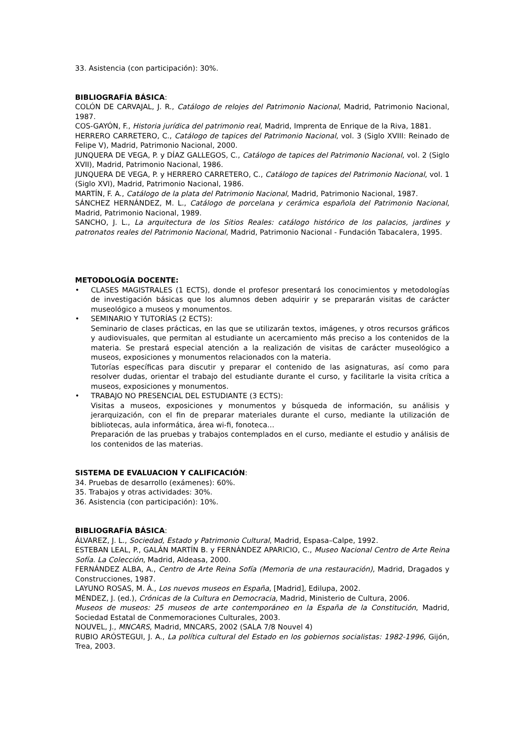33. Asistencia (con participación): 30%.
BIBLIOGRAFÍA BÁSICA:
COLÓN DE CARVAJAL, J. R., Catálogo de relojes del Patrimonio Nacional, Madrid, Patrimonio Nacional, 1987.
COS-GAYÓN, F., Historia jurídica del patrimonio real, Madrid, Imprenta de Enrique de la Riva, 1881.
HERRERO CARRETERO, C., Catálogo de tapices del Patrimonio Nacional, vol. 3 (Siglo XVIII: Reinado de Felipe V), Madrid, Patrimonio Nacional, 2000.
JUNQUERA DE VEGA, P. y DÍAZ GALLEGOS, C., Catálogo de tapices del Patrimonio Nacional, vol. 2 (Siglo XVII), Madrid, Patrimonio Nacional, 1986.
JUNQUERA DE VEGA, P. y HERRERO CARRETERO, C., Catálogo de tapices del Patrimonio Nacional, vol. 1 (Siglo XVI), Madrid, Patrimonio Nacional, 1986.
MARTÍN, F. A., Catálogo de la plata del Patrimonio Nacional, Madrid, Patrimonio Nacional, 1987.
SÁNCHEZ HERNÁNDEZ, M. L., Catálogo de porcelana y cerámica española del Patrimonio Nacional, Madrid, Patrimonio Nacional, 1989.
SANCHO, J. L., La arquitectura de los Sitios Reales: catálogo histórico de los palacios, jardines y patronatos reales del Patrimonio Nacional, Madrid, Patrimonio Nacional - Fundación Tabacalera, 1995.
METODOLOGÍA DOCENTE:
• CLASES MAGISTRALES (1 ECTS), donde el profesor presentará los conocimientos y metodologías de investigación básicas que los alumnos deben adquirir y se prepararán visitas de carácter museológico a museos y monumentos.
• SEMINARIO Y TUTORÍAS (2 ECTS):
Seminario de clases prácticas, en las que se utilizarán textos, imágenes, y otros recursos gráficos y audiovisuales, que permitan al estudiante un acercamiento más preciso a los contenidos de la materia. Se prestará especial atención a la realización de visitas de carácter museológico a museos, exposiciones y monumentos relacionados con la materia.
Tutorías específicas para discutir y preparar el contenido de las asignaturas, así como para resolver dudas, orientar el trabajo del estudiante durante el curso, y facilitarle la visita crítica a museos, exposiciones y monumentos.
• TRABAJO NO PRESENCIAL DEL ESTUDIANTE (3 ECTS):
Visitas a museos, exposiciones y monumentos y búsqueda de información, su análisis y jerarquización, con el fin de preparar materiales durante el curso, mediante la utilización de bibliotecas, aula informática, área wi-fi, fonoteca…
Preparación de las pruebas y trabajos contemplados en el curso, mediante el estudio y análisis de los contenidos de las materias.
SISTEMA DE EVALUACION Y CALIFICACIÓN:
34. Pruebas de desarrollo (exámenes): 60%.
35. Trabajos y otras actividades: 30%.
36. Asistencia (con participación): 10%.
BIBLIOGRAFÍA BÁSICA:
ÁLVAREZ, J. L., Sociedad, Estado y Patrimonio Cultural, Madrid, Espasa–Calpe, 1992.
ESTEBAN LEAL, P., GALÁN MARTÍN B. y FERNÁNDEZ APARICIO, C., Museo Nacional Centro de Arte Reina Sofía. La Colección, Madrid, Aldeasa, 2000.
FERNÁNDEZ ALBA, A., Centro de Arte Reina Sofía (Memoria de una restauración), Madrid, Dragados y Construcciones, 1987.
LAYUNO ROSAS, M. Á., Los nuevos museos en España, [Madrid], Edilupa, 2002.
MÉNDEZ, J. (ed.), Crónicas de la Cultura en Democracia, Madrid, Ministerio de Cultura, 2006.
Museos de museos: 25 museos de arte contemporáneo en la España de la Constitución, Madrid, Sociedad Estatal de Conmemoraciones Culturales, 2003.
NOUVEL, J., MNCARS, Madrid, MNCARS, 2002 (SALA 7/8 Nouvel 4)
RUBIO ARÓSTEGUI, J. A., La política cultural del Estado en los gobiernos socialistas: 1982-1996, Gijón, Trea, 2003.